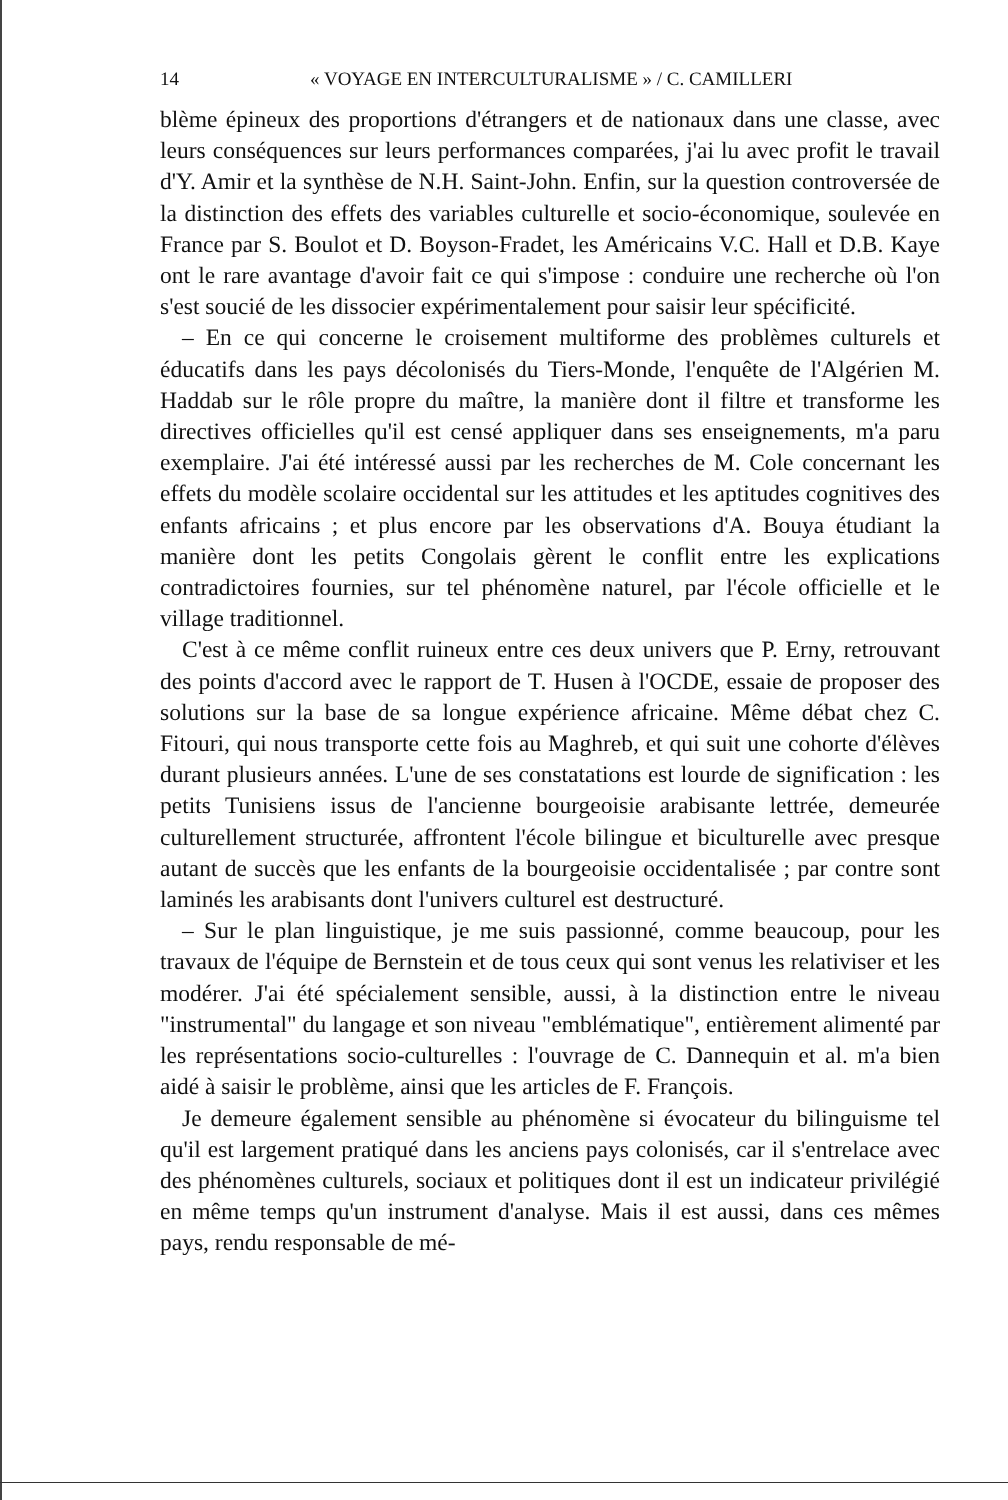14 « VOYAGE EN INTERCULTURALISME » / C. CAMILLERI
blème épineux des proportions d'étrangers et de nationaux dans une classe, avec leurs conséquences sur leurs performances comparées, j'ai lu avec profit le travail d'Y. Amir et la synthèse de N.H. Saint-John. Enfin, sur la question controversée de la distinction des effets des variables culturelle et socio-économique, soulevée en France par S. Boulot et D. Boyson-Fradet, les Américains V.C. Hall et D.B. Kaye ont le rare avantage d'avoir fait ce qui s'impose : conduire une recherche où l'on s'est soucié de les dissocier expérimentalement pour saisir leur spécificité.
– En ce qui concerne le croisement multiforme des problèmes culturels et éducatifs dans les pays décolonisés du Tiers-Monde, l'enquête de l'Algérien M. Haddab sur le rôle propre du maître, la manière dont il filtre et transforme les directives officielles qu'il est censé appliquer dans ses enseignements, m'a paru exemplaire. J'ai été intéressé aussi par les recherches de M. Cole concernant les effets du modèle scolaire occidental sur les attitudes et les aptitudes cognitives des enfants africains ; et plus encore par les observations d'A. Bouya étudiant la manière dont les petits Congolais gèrent le conflit entre les explications contradictoires fournies, sur tel phénomène naturel, par l'école officielle et le village traditionnel.
C'est à ce même conflit ruineux entre ces deux univers que P. Erny, retrouvant des points d'accord avec le rapport de T. Husen à l'OCDE, essaie de proposer des solutions sur la base de sa longue expérience africaine. Même débat chez C. Fitouri, qui nous transporte cette fois au Maghreb, et qui suit une cohorte d'élèves durant plusieurs années. L'une de ses constatations est lourde de signification : les petits Tunisiens issus de l'ancienne bourgeoisie arabisante lettrée, demeurée culturellement structurée, affrontent l'école bilingue et biculturelle avec presque autant de succès que les enfants de la bourgeoisie occidentalisée ; par contre sont laminés les arabisants dont l'univers culturel est destructuré.
– Sur le plan linguistique, je me suis passionné, comme beaucoup, pour les travaux de l'équipe de Bernstein et de tous ceux qui sont venus les relativiser et les modérer. J'ai été spécialement sensible, aussi, à la distinction entre le niveau "instrumental" du langage et son niveau "emblématique", entièrement alimenté par les représentations socio-culturelles : l'ouvrage de C. Dannequin et al. m'a bien aidé à saisir le problème, ainsi que les articles de F. François.
Je demeure également sensible au phénomène si évocateur du bilinguisme tel qu'il est largement pratiqué dans les anciens pays colonisés, car il s'entrelace avec des phénomènes culturels, sociaux et politiques dont il est un indicateur privilégié en même temps qu'un instrument d'analyse. Mais il est aussi, dans ces mêmes pays, rendu responsable de mé-